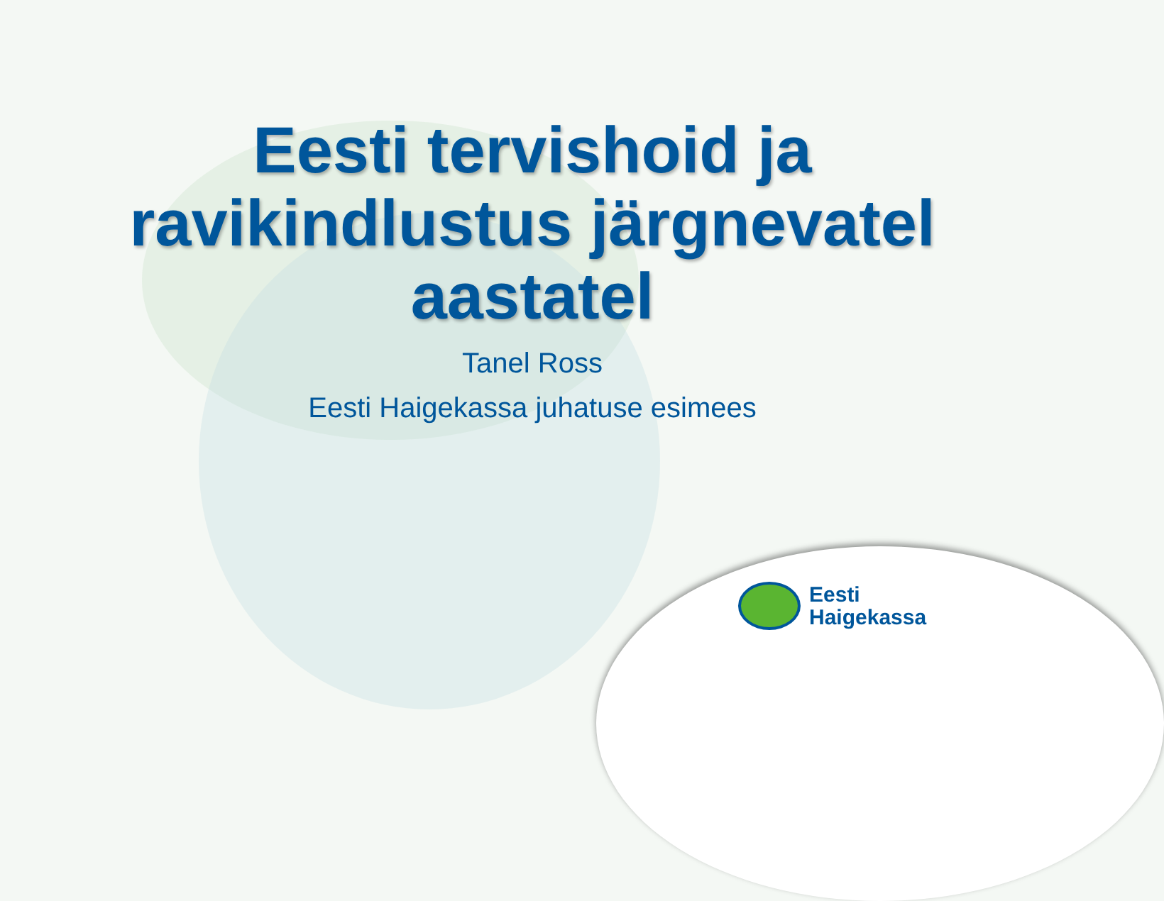Eesti tervishoid ja
ravikindlustus järgnevatel
aastatel
Tanel Ross
Eesti Haigekassa juhatuse esimees
Eesti
Haigekassa